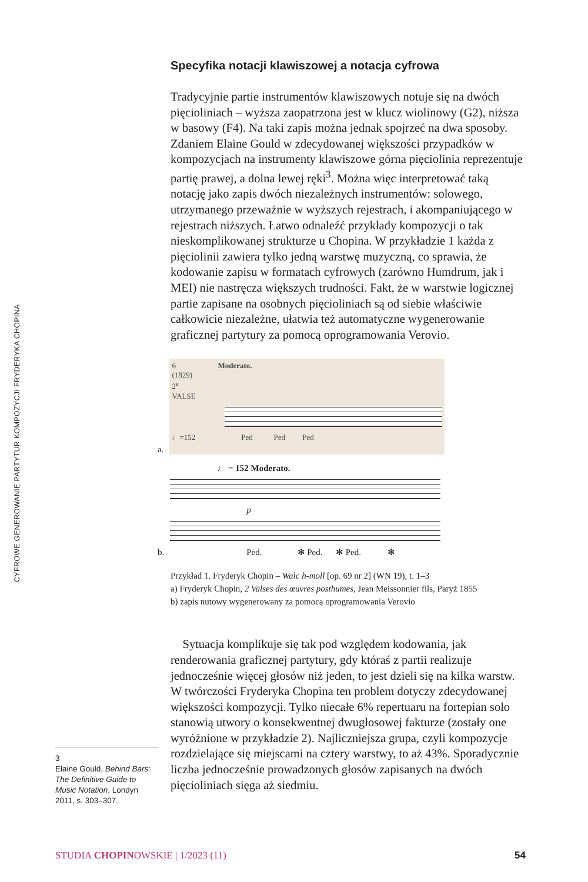CYFROWE GENEROWANIE PARTYTUR KOMPOZYCJI FRYDERYKA CHOPINA
Specyfika notacji klawiszowej a notacja cyfrowa
Tradycyjnie partie instrumentów klawiszowych notuje się na dwóch pięcioliniach – wyższa zaopatrzona jest w klucz wiolinowy (G2), niższa w basowy (F4). Na taki zapis można jednak spojrzeć na dwa sposoby. Zdaniem Elaine Gould w zdecydowanej większości przypadków w kompozycjach na instrumenty klawiszowe górna pięciolinia reprezentuje partię prawej, a dolna lewej ręki<sup>3</sup>. Można więc interpretować taką notację jako zapis dwóch niezależnych instrumentów: solowego, utrzymanego przeważnie w wyższych rejestrach, i akompaniującego w rejestrach niższych. Łatwo odnaleźć przykłady kompozycji o tak nieskomplikowanej strukturze u Chopina. W przykładzie 1 każda z pięciolinii zawiera tylko jedną warstwę muzyczną, co sprawia, że kodowanie zapisu w formatach cyfrowych (zarówno Humdrum, jak i MEI) nie nastręcza większych trudności. Fakt, że w warstwie logicznej partie zapisane na osobnych pięcioliniach są od siebie właściwie całkowicie niezależne, ułatwia też automatyczne wygenerowanie graficznej partytury za pomocą oprogramowania Verovio.
a.
6 Moderato.
(1829)
2<sup>e</sup>
VALSE
♩=152 Ped Ped Ped
b.
♩ = 152 Moderato.
p
Ped. ✻ Ped. ✻ Ped. ✻
Przykład 1. Fryderyk Chopin – Walc h-moll [op. 69 nr 2] (WN 19), t. 1–3
a) Fryderyk Chopin, 2 Valses des œuvres posthumes, Jean Meissonnier fils, Paryż 1855
b) zapis nutowy wygenerowany za pomocą oprogramowania Verovio
Sytuacja komplikuje się tak pod względem kodowania, jak renderowania graficznej partytury, gdy któraś z partii realizuje jednocześnie więcej głosów niż jeden, to jest dzieli się na kilka warstw. W twórczości Fryderyka Chopina ten problem dotyczy zdecydowanej większości kompozycji. Tylko niecałe 6% repertuaru na fortepian solo stanowią utwory o konsekwentnej dwugłosowej fakturze (zostały one wyróżnione w przykładzie 2). Najliczniejsza grupa, czyli kompozycje rozdzielające się miejscami na cztery warstwy, to aż 43%. Sporadycznie liczba jednocześnie prowadzonych głosów zapisanych na dwóch pięcioliniach sięga aż siedmiu.
3
Elaine Gould, Behind Bars: The Definitive Guide to Music Notation, Londyn 2011, s. 303–307.
STUDIA CHOPINOWSKIE | 1/2023 (11) 54